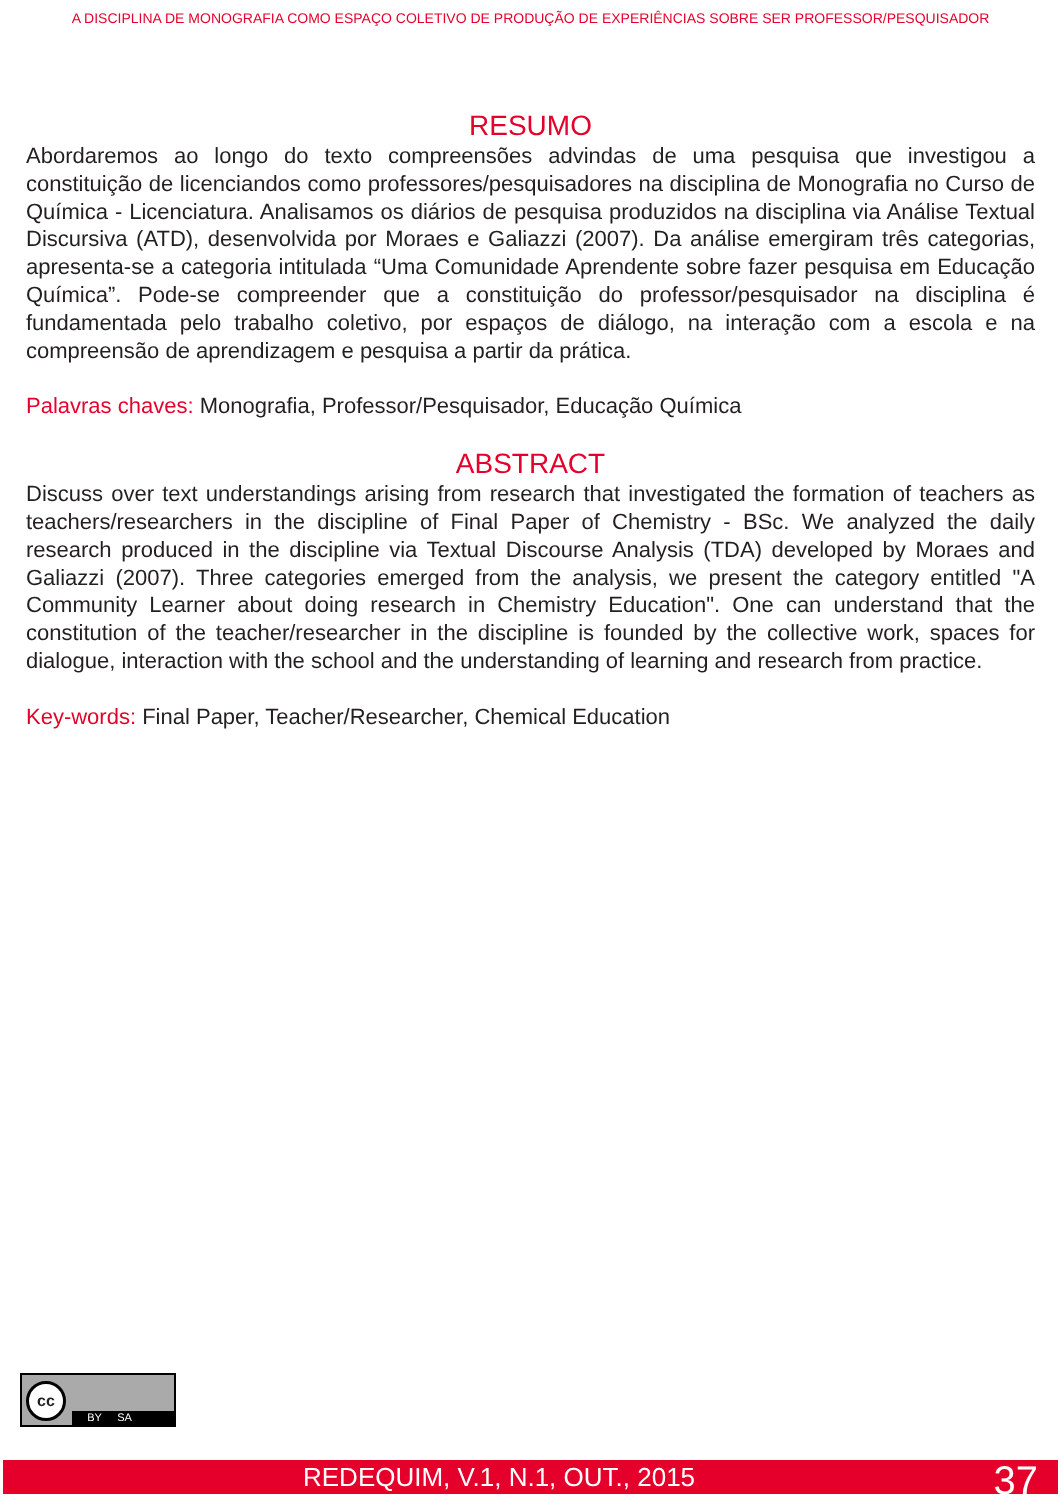A DISCIPLINA DE MONOGRAFIA COMO ESPAÇO COLETIVO DE PRODUÇÃO DE EXPERIÊNCIAS SOBRE SER PROFESSOR/PESQUISADOR
RESUMO
Abordaremos ao longo do texto compreensões advindas de uma pesquisa que investigou a constituição de licenciandos como professores/pesquisadores na disciplina de Monografia no Curso de Química - Licenciatura. Analisamos os diários de pesquisa produzidos na disciplina via Análise Textual Discursiva (ATD), desenvolvida por Moraes e Galiazzi (2007). Da análise emergiram três categorias, apresenta-se a categoria intitulada “Uma Comunidade Aprendente sobre fazer pesquisa em Educação Química”. Pode-se compreender que a constituição do professor/pesquisador na disciplina é fundamentada pelo trabalho coletivo, por espaços de diálogo, na interação com a escola e na compreensão de aprendizagem e pesquisa a partir da prática.
Palavras chaves: Monografia, Professor/Pesquisador, Educação Química
ABSTRACT
Discuss over text understandings arising from research that investigated the formation of teachers as teachers/researchers in the discipline of Final Paper of Chemistry - BSc. We analyzed the daily research produced in the discipline via Textual Discourse Analysis (TDA) developed by Moraes and Galiazzi (2007). Three categories emerged from the analysis, we present the category entitled "A Community Learner about doing research in Chemistry Education". One can understand that the constitution of the teacher/researcher in the discipline is founded by the collective work, spaces for dialogue, interaction with the school and the understanding of learning and research from practice.
Key-words: Final Paper, Teacher/Researcher, Chemical Education
cc
BY SA
REDEQUIM, V.1, N.1, OUT., 2015 37